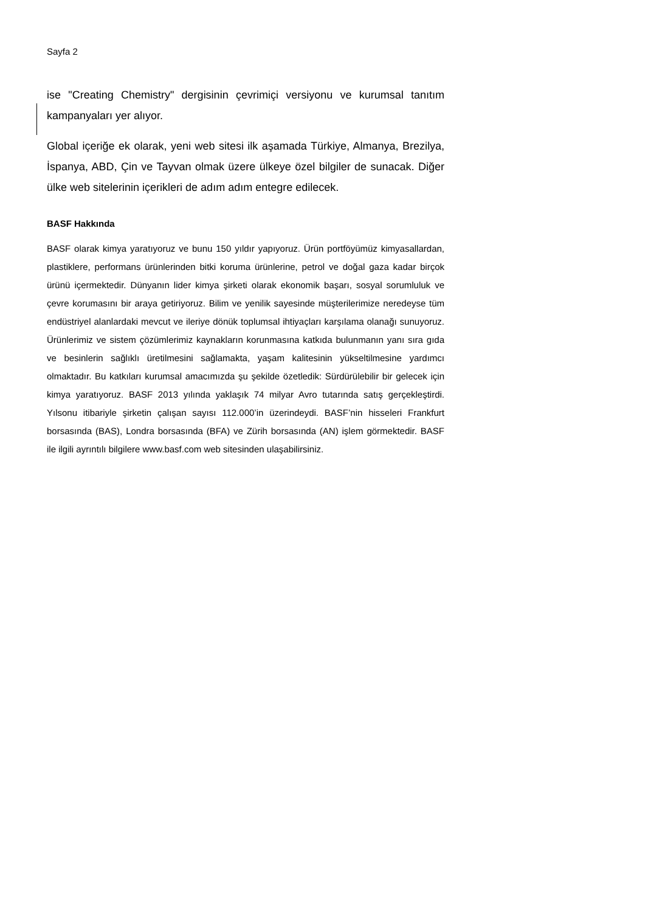Sayfa 2
ise "Creating Chemistry" dergisinin çevrimiçi versiyonu ve kurumsal tanıtım kampanyaları yer alıyor.
Global içeriğe ek olarak, yeni web sitesi ilk aşamada Türkiye, Almanya, Brezilya, İspanya, ABD, Çin ve Tayvan olmak üzere ülkeye özel bilgiler de sunacak. Diğer ülke web sitelerinin içerikleri de adım adım entegre edilecek.
BASF Hakkında
BASF olarak kimya yaratıyoruz ve bunu 150 yıldır yapıyoruz. Ürün portföyümüz kimyasallardan, plastiklere, performans ürünlerinden bitki koruma ürünlerine, petrol ve doğal gaza kadar birçok ürünü içermektedir. Dünyanın lider kimya şirketi olarak ekonomik başarı, sosyal sorumluluk ve çevre korumasını bir araya getiriyoruz. Bilim ve yenilik sayesinde müşterilerimize neredeyse tüm endüstriyel alanlardaki mevcut ve ileriye dönük toplumsal ihtiyaçları karşılama olanağı sunuyoruz. Ürünlerimiz ve sistem çözümlerimiz kaynakların korunmasına katkıda bulunmanın yanı sıra gıda ve besinlerin sağlıklı üretilmesini sağlamakta, yaşam kalitesinin yükseltilmesine yardımcı olmaktadır. Bu katkıları kurumsal amacımızda şu şekilde özetledik: Sürdürülebilir bir gelecek için kimya yaratıyoruz. BASF 2013 yılında yaklaşık 74 milyar Avro tutarında satış gerçekleştirdi. Yılsonu itibariyle şirketin çalışan sayısı 112.000’in üzerindeydi. BASF’nin hisseleri Frankfurt borsasında (BAS), Londra borsasında (BFA) ve Zürih borsasında (AN) işlem görmektedir. BASF ile ilgili ayrıntılı bilgilere www.basf.com web sitesinden ulaşabilirsiniz.